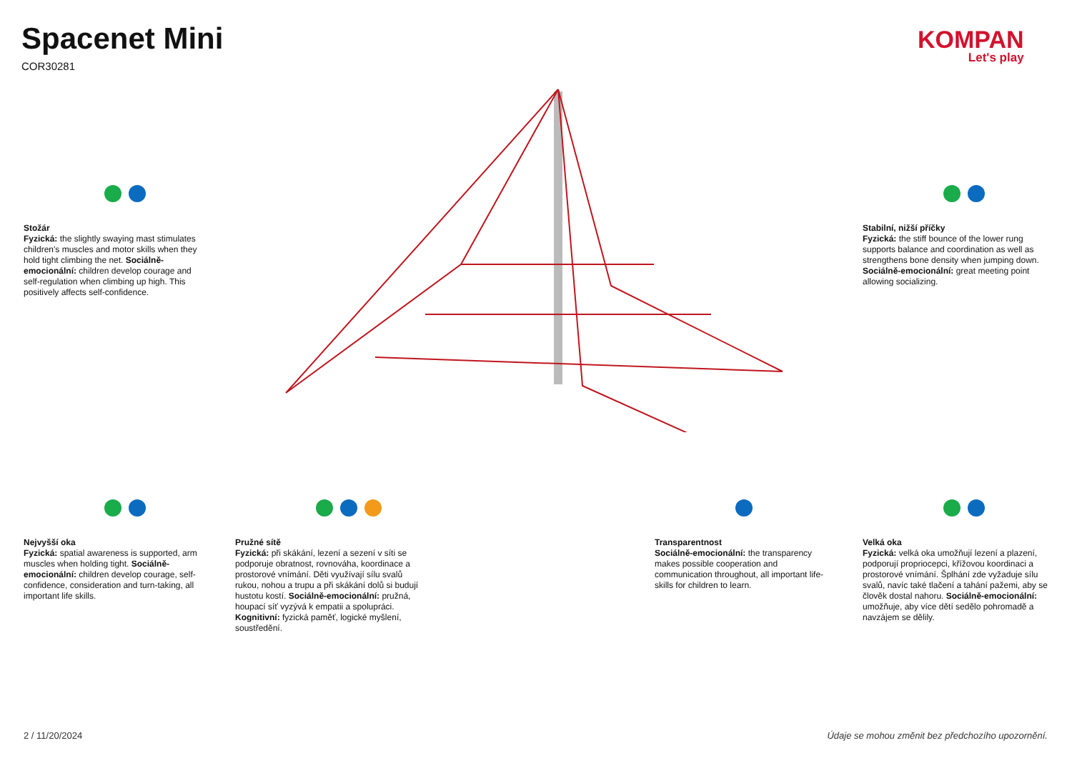Spacenet Mini
COR30281
KOMPAN
Let's play
Stožár
Fyzická: the slightly swaying mast stimulates children's muscles and motor skills when they hold tight climbing the net. Sociálně-emocionální: children develop courage and self-regulation when climbing up high. This positively affects self-confidence.
Stabilní, nižší příčky
Fyzická: the stiff bounce of the lower rung supports balance and coordination as well as strengthens bone density when jumping down. Sociálně-emocionální: great meeting point allowing socializing.
Nejvyšší oka
Fyzická: spatial awareness is supported, arm muscles when holding tight. Sociálně-emocionální: children develop courage, self-confidence, consideration and turn-taking, all important life skills.
Pružné sítě
Fyzická: při skákání, lezení a sezení v síti se podporuje obratnost, rovnováha, koordinace a prostorové vnímání. Děti využívají sílu svalů rukou, nohou a trupu a při skákání dolů si budují hustotu kostí. Sociálně-emocionální: pružná, houpací síť vyzývá k empatii a spolupráci. Kognitivní: fyzická paměť, logické myšlení, soustředění.
Transparentnost
Sociálně-emocionální: the transparency makes possible cooperation and communication throughout, all important life-skills for children to learn.
Velká oka
Fyzická: velká oka umožňují lezení a plazení, podporují propriocepci, křížovou koordinaci a prostorové vnímání. Šplhání zde vyžaduje sílu svalů, navíc také tlačení a tahání pažemi, aby se člověk dostal nahoru. Sociálně-emocionální: umožňuje, aby více dětí sedělo pohromadě a navzájem se dělily.
2 / 11/20/2024
Údaje se mohou změnit bez předchozího upozornění.